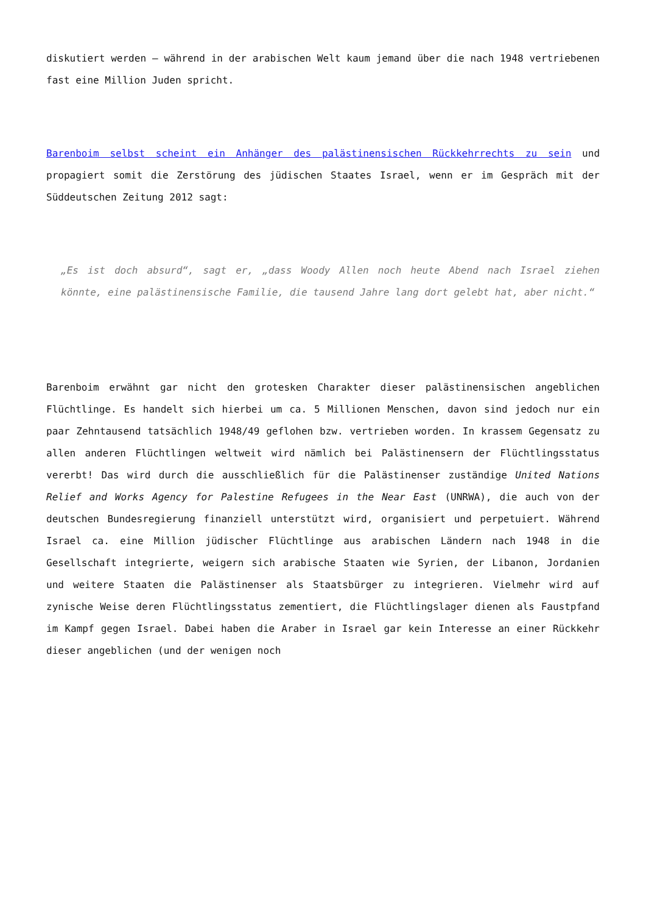diskutiert werden – während in der arabischen Welt kaum jemand über die nach 1948 vertriebenen fast eine Million Juden spricht.
Barenboim selbst scheint ein Anhänger des palästinensischen Rückkehrrechts zu sein und propagiert somit die Zerstörung des jüdischen Staates Israel, wenn er im Gespräch mit der Süddeutschen Zeitung 2012 sagt:
„Es ist doch absurd“, sagt er, „dass Woody Allen noch heute Abend nach Israel ziehen könnte, eine palästinensische Familie, die tausend Jahre lang dort gelebt hat, aber nicht.“
Barenboim erwähnt gar nicht den grotesken Charakter dieser palästinensischen angeblichen Flüchtlinge. Es handelt sich hierbei um ca. 5 Millionen Menschen, davon sind jedoch nur ein paar Zehntausend tatsächlich 1948/49 geflohen bzw. vertrieben worden. In krassem Gegensatz zu allen anderen Flüchtlingen weltweit wird nämlich bei Palästinensern der Flüchtlingsstatus vererbt! Das wird durch die ausschließlich für die Palästinenser zuständige United Nations Relief and Works Agency for Palestine Refugees in the Near East (UNRWA), die auch von der deutschen Bundesregierung finanziell unterstützt wird, organisiert und perpetuiert. Während Israel ca. eine Million jüdischer Flüchtlinge aus arabischen Ländern nach 1948 in die Gesellschaft integrierte, weigern sich arabische Staaten wie Syrien, der Libanon, Jordanien und weitere Staaten die Palästinenser als Staatsbürger zu integrieren. Vielmehr wird auf zynische Weise deren Flüchtlingsstatus zementiert, die Flüchtlingslager dienen als Faustpfand im Kampf gegen Israel. Dabei haben die Araber in Israel gar kein Interesse an einer Rückkehr dieser angeblichen (und der wenigen noch